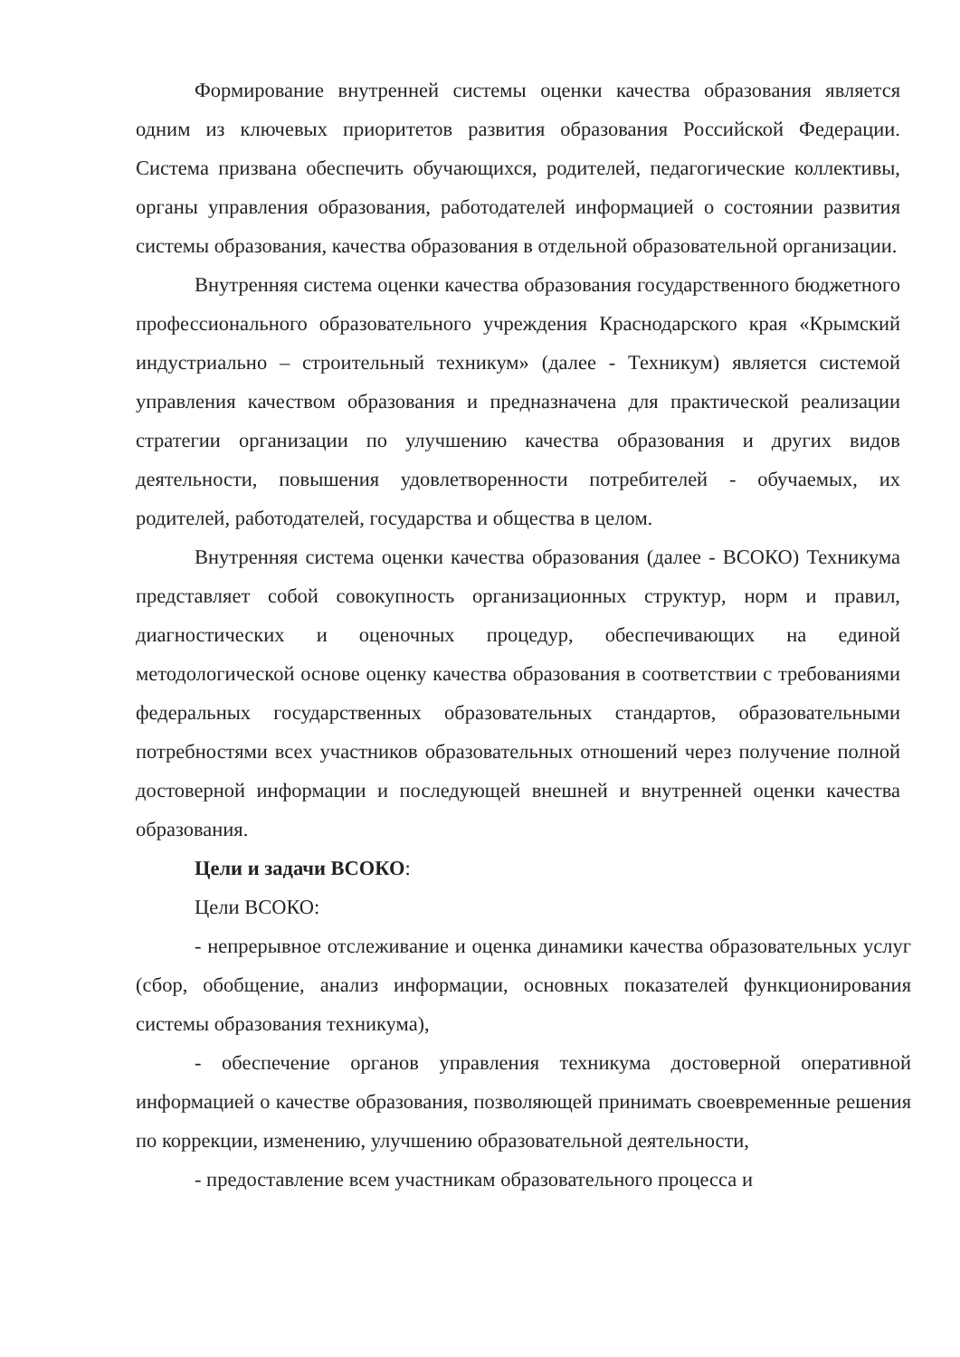Формирование внутренней системы оценки качества образования является одним из ключевых приоритетов развития образования Российской Федерации. Система призвана обеспечить обучающихся, родителей, педагогические коллективы, органы управления образования, работодателей информацией о состоянии развития системы образования, качества образования в отдельной образовательной организации.
Внутренняя система оценки качества образования государственного бюджетного профессионального образовательного учреждения Краснодарского края «Крымский индустриально – строительный техникум» (далее - Техникум) является системой управления качеством образования и предназначена для практической реализации стратегии организации по улучшению качества образования и других видов деятельности, повышения удовлетворенности потребителей - обучаемых, их родителей, работодателей, государства и общества в целом.
Внутренняя система оценки качества образования (далее - ВСОКО) Техникума представляет собой совокупность организационных структур, норм и правил, диагностических и оценочных процедур, обеспечивающих на единой методологической основе оценку качества образования в соответствии с требованиями федеральных государственных образовательных стандартов, образовательными потребностями всех участников образовательных отношений через получение полной достоверной информации и последующей внешней и внутренней оценки качества образования.
Цели и задачи ВСОКО:
Цели ВСОКО:
- непрерывное отслеживание и оценка динамики качества образовательных услуг (сбор, обобщение, анализ информации, основных показателей функционирования системы образования техникума),
- обеспечение органов управления техникума достоверной оперативной информацией о качестве образования, позволяющей принимать своевременные решения по коррекции, изменению, улучшению образовательной деятельности,
- предоставление всем участникам образовательного процесса и